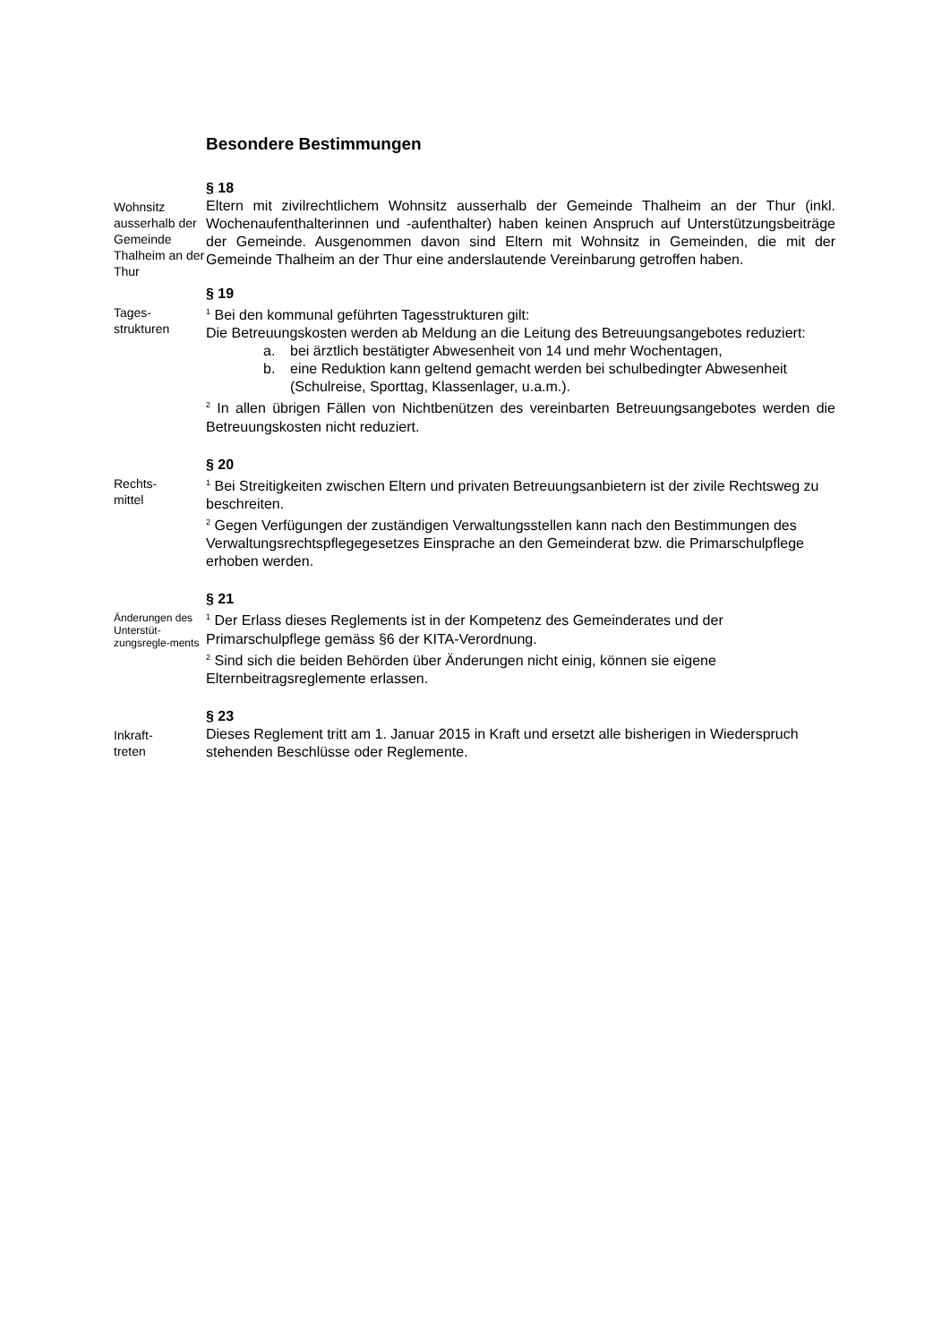Besondere Bestimmungen
Wohnsitz ausserhalb der Gemeinde Thalheim an der Thur
§ 18
Eltern mit zivilrechtlichem Wohnsitz ausserhalb der Gemeinde Thalheim an der Thur (inkl. Wochenaufenthalterinnen und -aufenthalter) haben keinen Anspruch auf Unterstützungsbeiträge der Gemeinde. Ausgenommen davon sind Eltern mit Wohnsitz in Gemeinden, die mit der Gemeinde Thalheim an der Thur eine anderslautende Vereinbarung getroffen haben.
Tages-
strukturen
§ 19
<sup>1</sup> Bei den kommunal geführten Tagesstrukturen gilt:
Die Betreuungskosten werden ab Meldung an die Leitung des Betreuungsangebotes reduziert:
a. bei ärztlich bestätigter Abwesenheit von 14 und mehr Wochentagen,
b. eine Reduktion kann geltend gemacht werden bei schulbedingter Abwesenheit (Schulreise, Sporttag, Klassenlager, u.a.m.).
<sup>2</sup> In allen übrigen Fällen von Nichtbenützen des vereinbarten Betreuungsangebotes werden die Betreuungskosten nicht reduziert.
Rechts-
mittel
§ 20
<sup>1</sup> Bei Streitigkeiten zwischen Eltern und privaten Betreuungsanbietern ist der zivile Rechtsweg zu beschreiten.
<sup>2</sup> Gegen Verfügungen der zuständigen Verwaltungsstellen kann nach den Bestimmungen des Verwaltungsrechtspflegegesetzes Einsprache an den Gemeinderat bzw. die Primarschulpflege erhoben werden.
Änderungen des Unterstüt-zungsregle-ments
§ 21
<sup>1</sup> Der Erlass dieses Reglements ist in der Kompetenz des Gemeinderates und der Primarschulpflege gemäss §6 der KITA-Verordnung.
<sup>2</sup> Sind sich die beiden Behörden über Änderungen nicht einig, können sie eigene Elternbeitragsreglemente erlassen.
Inkraft-
treten
§ 23
Dieses Reglement tritt am 1. Januar 2015 in Kraft und ersetzt alle bisherigen in Wiederspruch stehenden Beschlüsse oder Reglemente.